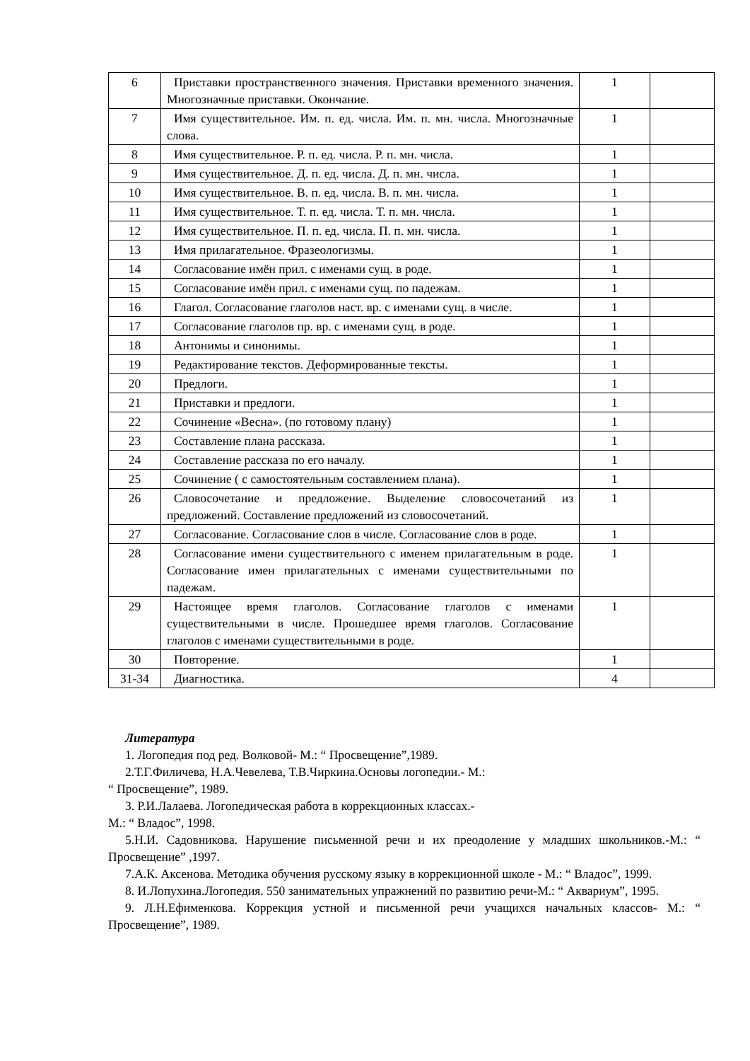| 6 | Приставки пространственного значения. Приставки временного значения. Многозначные приставки. Окончание. | 1 | |
| 7 | Имя существительное. Им. п. ед. числа. Им. п. мн. числа. Многозначные слова. | 1 | |
| 8 | Имя существительное. Р. п. ед. числа. Р. п. мн. числа. | 1 | |
| 9 | Имя существительное. Д. п. ед. числа. Д. п. мн. числа. | 1 | |
| 10 | Имя существительное. В. п. ед. числа. В. п. мн. числа. | 1 | |
| 11 | Имя существительное. Т. п. ед. числа. Т. п. мн. числа. | 1 | |
| 12 | Имя существительное. П. п. ед. числа. П. п. мн. числа. | 1 | |
| 13 | Имя прилагательное. Фразеологизмы. | 1 | |
| 14 | Согласование имён прил. с именами сущ. в роде. | 1 | |
| 15 | Согласование имён прил. с именами сущ. по падежам. | 1 | |
| 16 | Глагол. Согласование глаголов наст. вр. с именами сущ. в числе. | 1 | |
| 17 | Согласование глаголов пр. вр. с именами сущ. в роде. | 1 | |
| 18 | Антонимы и синонимы. | 1 | |
| 19 | Редактирование текстов. Деформированные тексты. | 1 | |
| 20 | Предлоги. | 1 | |
| 21 | Приставки и предлоги. | 1 | |
| 22 | Сочинение «Весна». (по готовому плану) | 1 | |
| 23 | Составление плана рассказа. | 1 | |
| 24 | Составление рассказа по его началу. | 1 | |
| 25 | Сочинение ( с самостоятельным составлением плана). | 1 | |
| 26 | Словосочетание и предложение. Выделение словосочетаний из предложений. Составление предложений из словосочетаний. | 1 | |
| 27 | Согласование. Согласование слов в числе. Согласование слов в роде. | 1 | |
| 28 | Согласование имени существительного с именем прилагательным в роде. Согласование имен прилагательных с именами существительными по падежам. | 1 | |
| 29 | Настоящее время глаголов. Согласование глаголов с именами существительными в числе. Прошедшее время глаголов. Согласование глаголов с именами существительными в роде. | 1 | |
| 30 | Повторение. | 1 | |
| 31-34 | Диагностика. | 4 | |
Литература
1. Логопедия под ред. Волковой- М.: “ Просвещение”,1989.
2.Т.Г.Филичева, Н.А.Чевелева, Т.В.Чиркина.Основы логопедии.- М.:
“ Просвещение”, 1989.
3. Р.И.Лалаева. Логопедическая работа в коррекционных классах.-
М.: “ Владос”, 1998.
5.Н.И. Садовникова. Нарушение письменной речи и их преодоление у младших школьников.-М.: “ Просвещение” ,1997.
7.А.К. Аксенова. Методика обучения русскому языку в коррекционной школе - М.: “ Владос”, 1999.
8. И.Лопухина.Логопедия. 550 занимательных упражнений по развитию речи-М.: “ Аквариум”, 1995.
9. Л.Н.Ефименкова. Коррекция устной и письменной речи учащихся начальных классов- М.: “ Просвещение”, 1989.